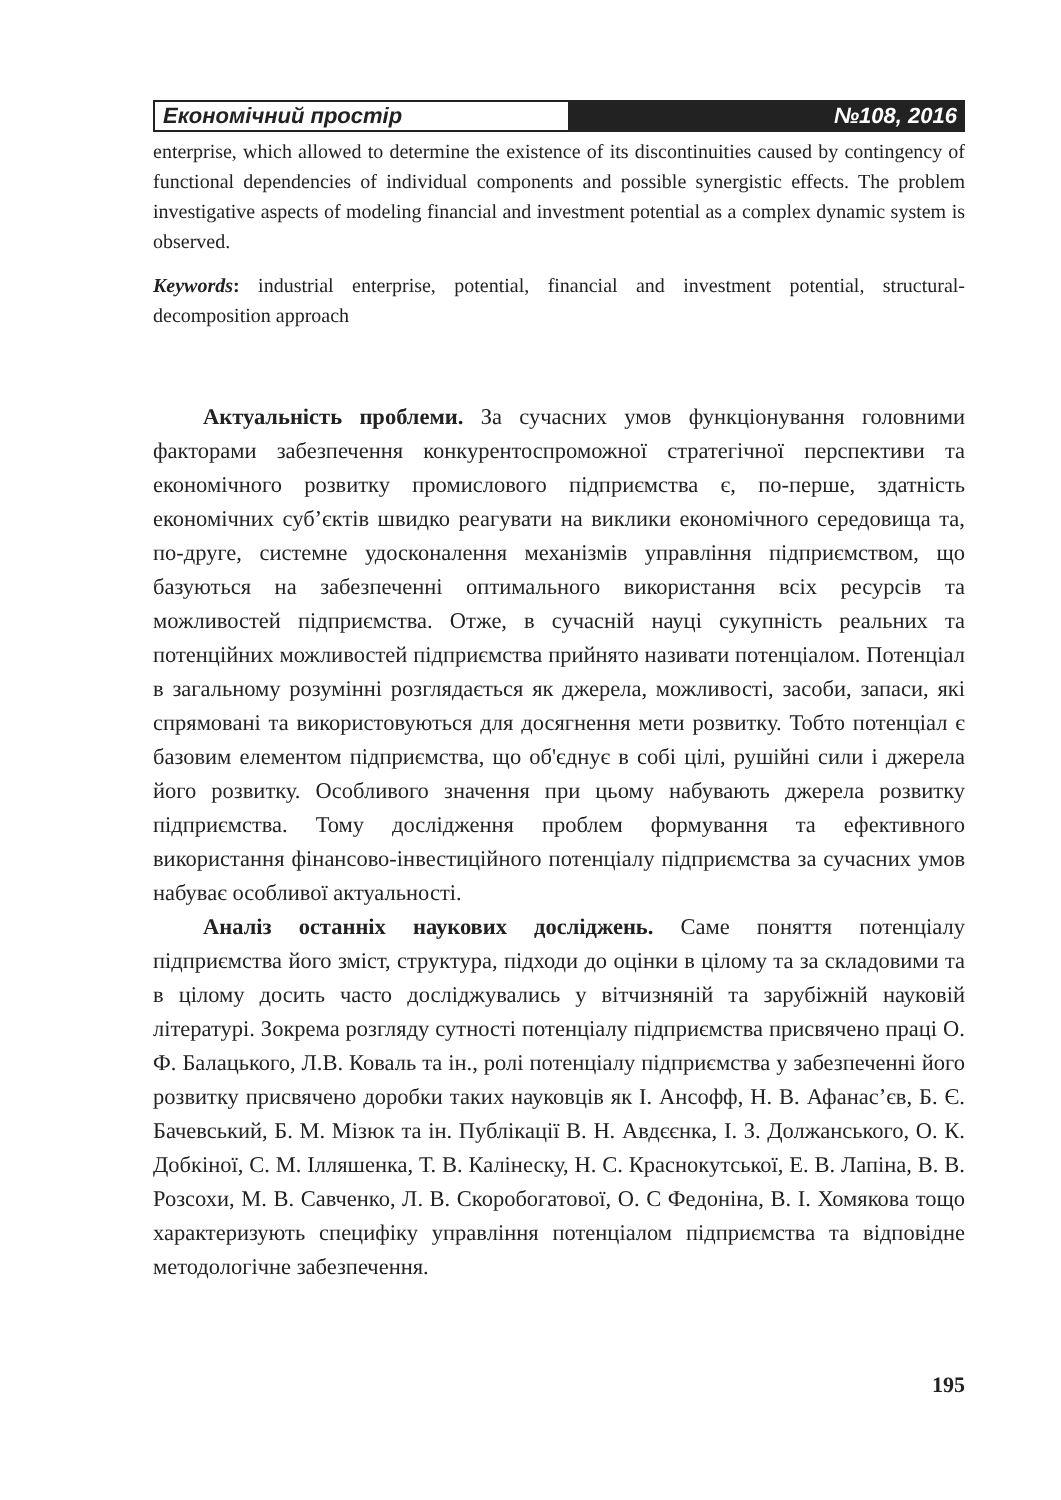Економічний простір
№108, 2016
enterprise, which allowed to determine the existence of its discontinuities caused by contingency of functional dependencies of individual components and possible synergistic effects. The problem investigative aspects of modeling financial and investment potential as a complex dynamic system is observed.
Keywords: industrial enterprise, potential, financial and investment potential, structural-decomposition approach
Актуальність проблеми. За сучасних умов функціонування головними факторами забезпечення конкурентоспроможної стратегічної перспективи та економічного розвитку промислового підприємства є, по-перше, здатність економічних суб’єктів швидко реагувати на виклики економічного середовища та, по-друге, системне удосконалення механізмів управління підприємством, що базуються на забезпеченні оптимального використання всіх ресурсів та можливостей підприємства. Отже, в сучасній науці сукупність реальних та потенційних можливостей підприємства прийнято називати потенціалом. Потенціал в загальному розумінні розглядається як джерела, можливості, засоби, запаси, які спрямовані та використовуються для досягнення мети розвитку. Тобто потенціал є базовим елементом підприємства, що об'єднує в собі цілі, рушійні сили і джерела його розвитку. Особливого значення при цьому набувають джерела розвитку підприємства. Тому дослідження проблем формування та ефективного використання фінансово-інвестиційного потенціалу підприємства за сучасних умов набуває особливої актуальності.
Аналіз останніх наукових досліджень. Саме поняття потенціалу підприємства його зміст, структура, підходи до оцінки в цілому та за складовими та в цілому досить часто досліджувались у вітчизняній та зарубіжній науковій літературі. Зокрема розгляду сутності потенціалу підприємства присвячено праці О. Ф. Балацького, Л.В. Коваль та ін., ролі потенціалу підприємства у забезпеченні його розвитку присвячено доробки таких науковців як І. Ансофф, Н. В. Афанас’єв, Б. Є. Бачевський, Б. М. Мізюк та ін. Публікації В. Н. Авдєєнка, І. З. Должанського, О. К. Добкіної, С. М. Ілляшенка, Т. В. Калінеску, Н. С. Краснокутської, Е. В. Лапіна, В. В. Розсохи, М. В. Савченко, Л. В. Скоробогатової, О. С Федоніна, В. І. Хомякова тощо характеризують специфіку управління потенціалом підприємства та відповідне методологічне забезпечення.
195